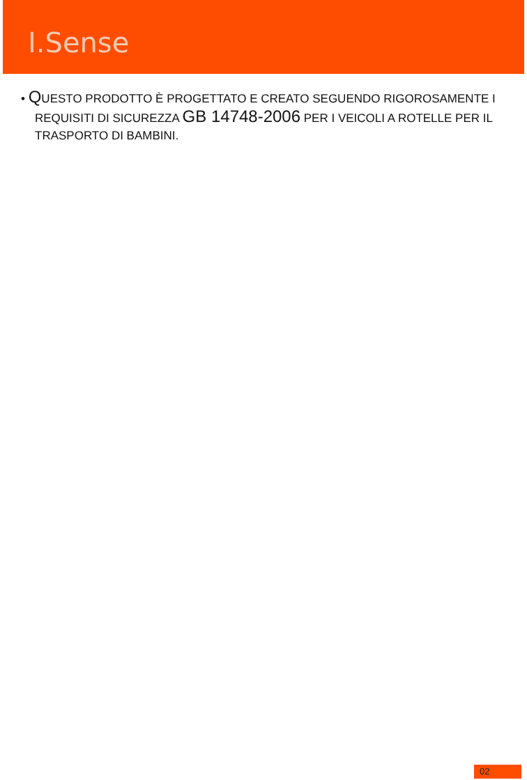I.Sense
• QUESTO PRODOTTO È PROGETTATO E CREATO SEGUENDO RIGOROSAMENTE I REQUISITI DI SICUREZZA GB 14748-2006 PER I VEICOLI A ROTELLE PER IL TRASPORTO DI BAMBINI.
02